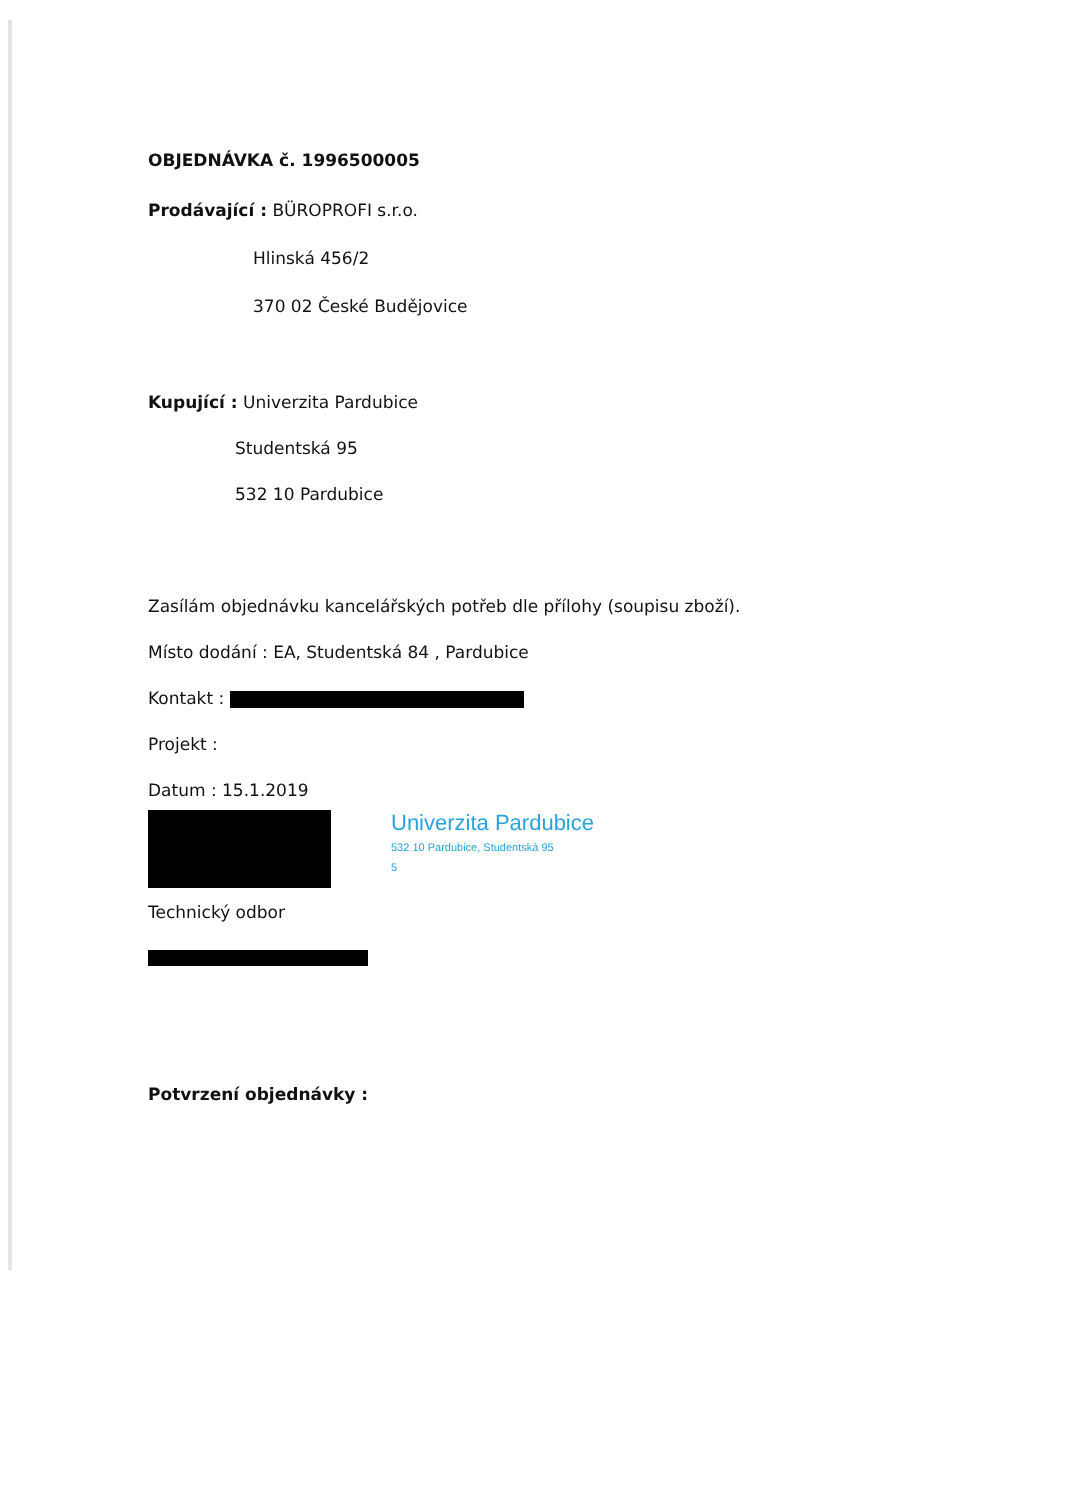OBJEDNÁVKA č. 1996500005
Prodávající : BÜROPROFI s.r.o.
Hlinská 456/2
370 02 České Budějovice
Kupující : Univerzita Pardubice
Studentská 95
532 10 Pardubice
Zasílám objednávku kancelářských potřeb dle přílohy (soupisu zboží).
Místo dodání : EA, Studentská 84 , Pardubice
Kontakt :
Projekt :
Datum : 15.1.2019
Univerzita Pardubice
532 10 Pardubice, Studentská 95
5
Technický odbor
Potvrzení objednávky :